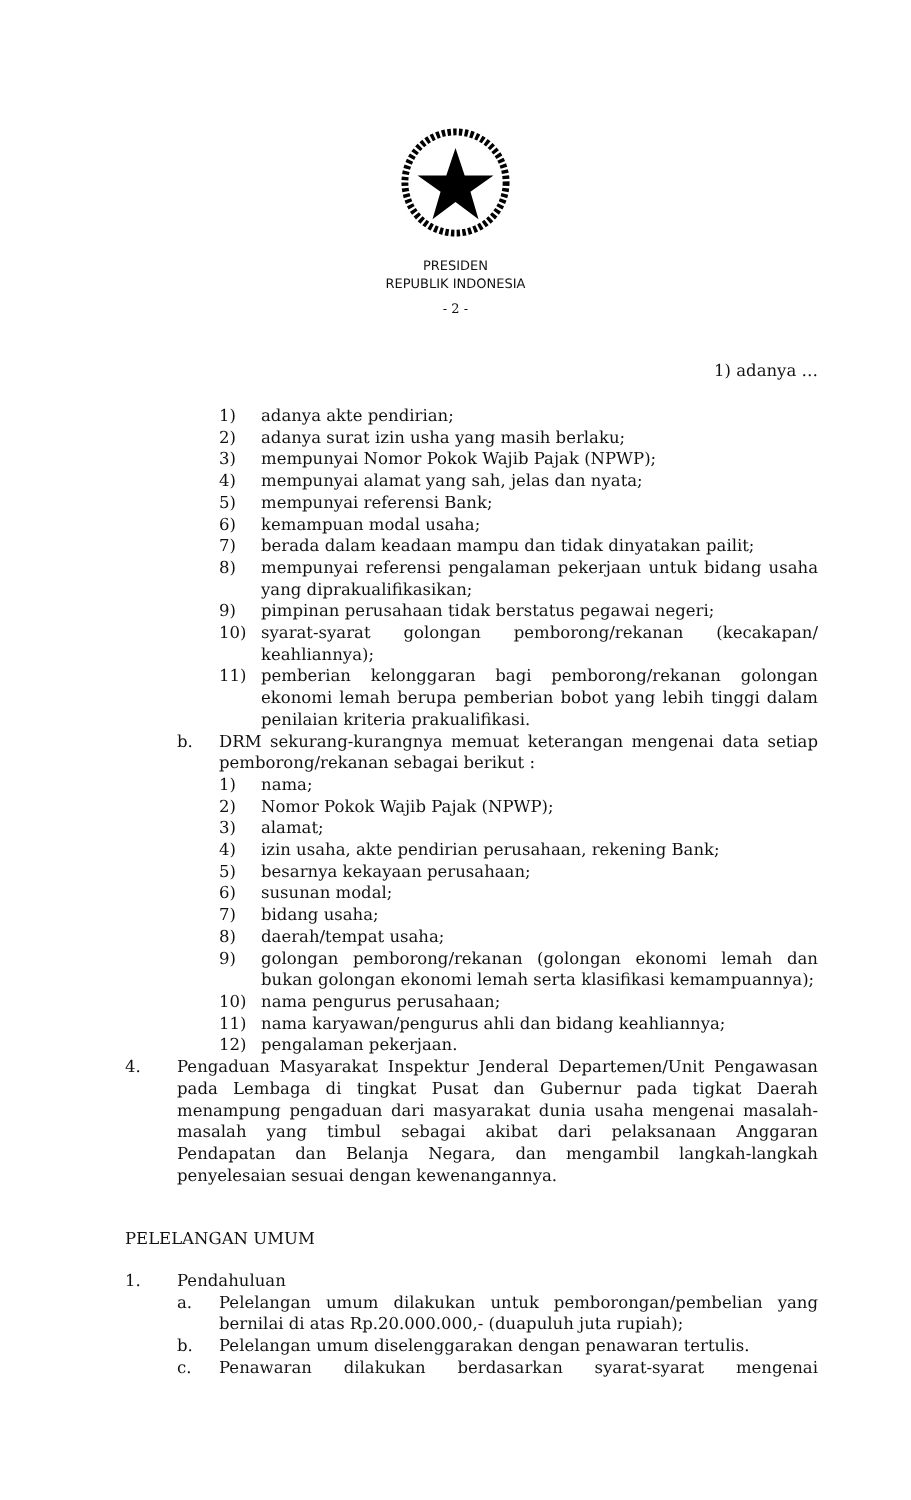PRESIDEN
REPUBLIK INDONESIA
- 2 -
1) adanya …
1) adanya akte pendirian;
2) adanya surat izin usha yang masih berlaku;
3) mempunyai Nomor Pokok Wajib Pajak (NPWP);
4) mempunyai alamat yang sah, jelas dan nyata;
5) mempunyai referensi Bank;
6) kemampuan modal usaha;
7) berada dalam keadaan mampu dan tidak dinyatakan pailit;
8) mempunyai referensi pengalaman pekerjaan untuk bidang usaha yang diprakualifikasikan;
9) pimpinan perusahaan tidak berstatus pegawai negeri;
10) syarat-syarat golongan pemborong/rekanan (kecakapan/ keahliannya);
11) pemberian kelonggaran bagi pemborong/rekanan golongan ekonomi lemah berupa pemberian bobot yang lebih tinggi dalam penilaian kriteria prakualifikasi.
b. DRM sekurang-kurangnya memuat keterangan mengenai data setiap pemborong/rekanan sebagai berikut :
1) nama;
2) Nomor Pokok Wajib Pajak (NPWP);
3) alamat;
4) izin usaha, akte pendirian perusahaan, rekening Bank;
5) besarnya kekayaan perusahaan;
6) susunan modal;
7) bidang usaha;
8) daerah/tempat usaha;
9) golongan pemborong/rekanan (golongan ekonomi lemah dan bukan golongan ekonomi lemah serta klasifikasi kemampuannya);
10) nama pengurus perusahaan;
11) nama karyawan/pengurus ahli dan bidang keahliannya;
12) pengalaman pekerjaan.
4. Pengaduan Masyarakat Inspektur Jenderal Departemen/Unit Pengawasan pada Lembaga di tingkat Pusat dan Gubernur pada tigkat Daerah menampung pengaduan dari masyarakat dunia usaha mengenai masalah-masalah yang timbul sebagai akibat dari pelaksanaan Anggaran Pendapatan dan Belanja Negara, dan mengambil langkah-langkah penyelesaian sesuai dengan kewenangannya.
PELELANGAN UMUM
1. Pendahuluan
a. Pelelangan umum dilakukan untuk pemborongan/pembelian yang bernilai di atas Rp.20.000.000,- (duapuluh juta rupiah);
b. Pelelangan umum diselenggarakan dengan penawaran tertulis.
c. Penawaran dilakukan berdasarkan syarat-syarat mengenai